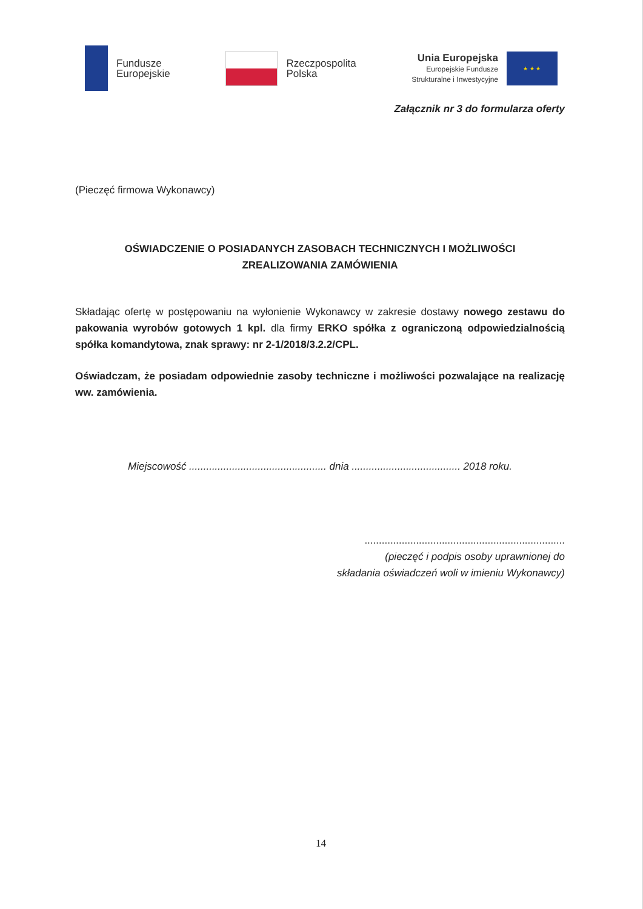Fundusze
Europejskie
Rzeczpospolita
Polska
Unia Europejska
Europejskie Fundusze
Strukturalne i Inwestycyjne
★ ★ ★
Załącznik nr 3 do formularza oferty
(Pieczęć firmowa Wykonawcy)
OŚWIADCZENIE O POSIADANYCH ZASOBACH TECHNICZNYCH I MOŻLIWOŚCI
ZREALIZOWANIA ZAMÓWIENIA
Składając ofertę w postępowaniu na wyłonienie Wykonawcy w zakresie dostawy nowego zestawu do pakowania wyrobów gotowych 1 kpl. dla firmy ERKO spółka z ograniczoną odpowiedzialnością spółka komandytowa, znak sprawy: nr 2-1/2018/3.2.2/CPL.
Oświadczam, że posiadam odpowiednie zasoby techniczne i możliwości pozwalające na realizację ww. zamówienia.
Miejscowość ................................................ dnia ...................................... 2018 roku.
......................................................................
(pieczęć i podpis osoby uprawnionej do
składania oświadczeń woli w imieniu Wykonawcy)
14